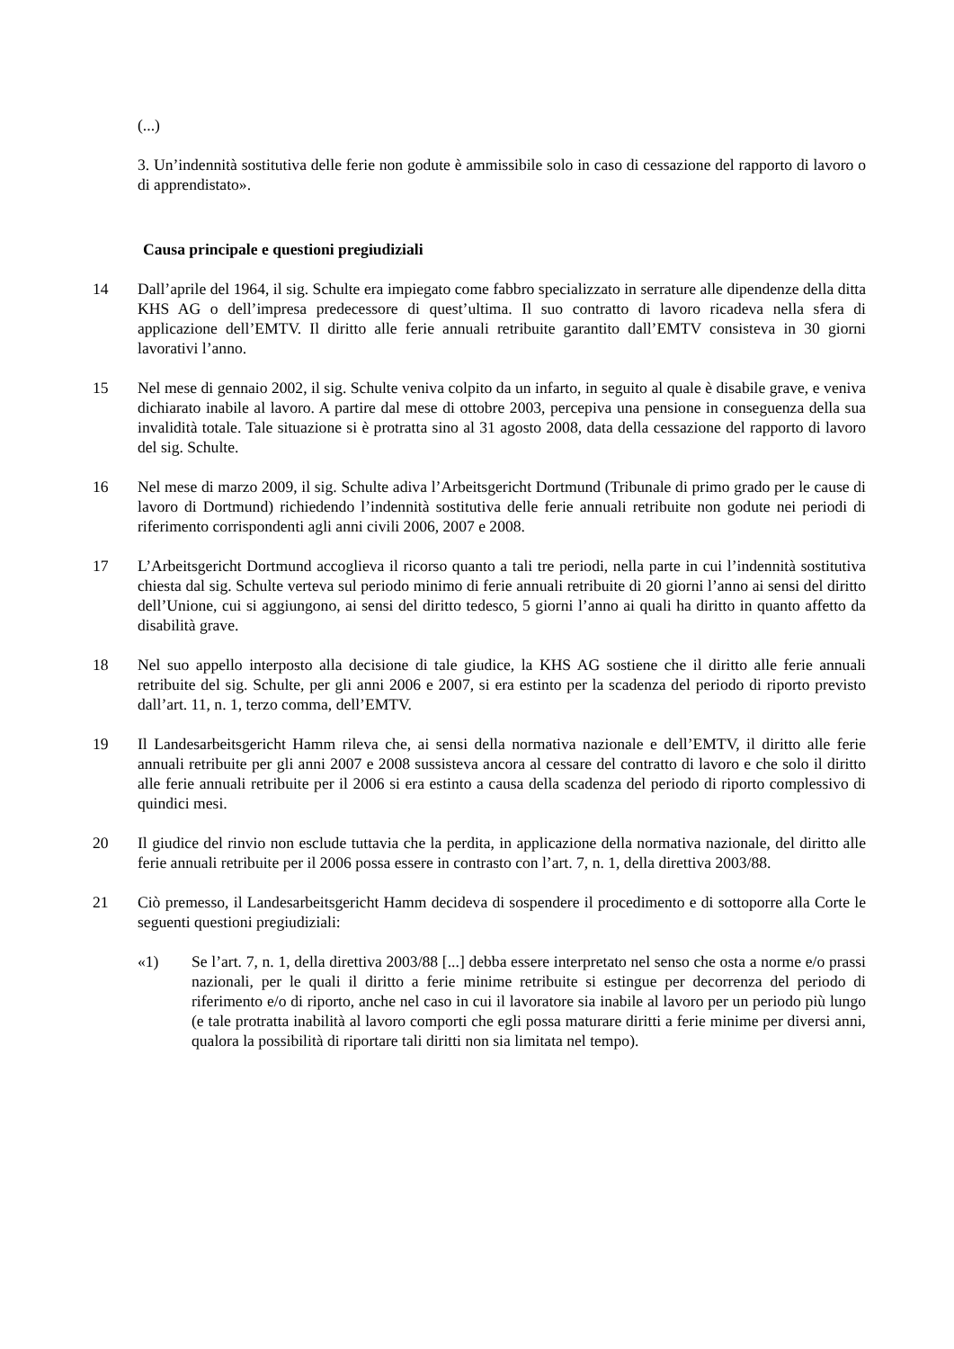(...)
3. Un’indennità sostitutiva delle ferie non godute è ammissibile solo in caso di cessazione del rapporto di lavoro o di apprendistato».
Causa principale e questioni pregiudiziali
14 Dall’aprile del 1964, il sig. Schulte era impiegato come fabbro specializzato in serrature alle dipendenze della ditta KHS AG o dell’impresa predecessore di quest’ultima. Il suo contratto di lavoro ricadeva nella sfera di applicazione dell’EMTV. Il diritto alle ferie annuali retribuite garantito dall’EMTV consisteva in 30 giorni lavorativi l’anno.
15 Nel mese di gennaio 2002, il sig. Schulte veniva colpito da un infarto, in seguito al quale è disabile grave, e veniva dichiarato inabile al lavoro. A partire dal mese di ottobre 2003, percepiva una pensione in conseguenza della sua invalidità totale. Tale situazione si è protratta sino al 31 agosto 2008, data della cessazione del rapporto di lavoro del sig. Schulte.
16 Nel mese di marzo 2009, il sig. Schulte adiva l’Arbeitsgericht Dortmund (Tribunale di primo grado per le cause di lavoro di Dortmund) richiedendo l’indennità sostitutiva delle ferie annuali retribuite non godute nei periodi di riferimento corrispondenti agli anni civili 2006, 2007 e 2008.
17 L’Arbeitsgericht Dortmund accoglieva il ricorso quanto a tali tre periodi, nella parte in cui l’indennità sostitutiva chiesta dal sig. Schulte verteva sul periodo minimo di ferie annuali retribuite di 20 giorni l’anno ai sensi del diritto dell’Unione, cui si aggiungono, ai sensi del diritto tedesco, 5 giorni l’anno ai quali ha diritto in quanto affetto da disabilità grave.
18 Nel suo appello interposto alla decisione di tale giudice, la KHS AG sostiene che il diritto alle ferie annuali retribuite del sig. Schulte, per gli anni 2006 e 2007, si era estinto per la scadenza del periodo di riporto previsto dall’art. 11, n. 1, terzo comma, dell’EMTV.
19 Il Landesarbeitsgericht Hamm rileva che, ai sensi della normativa nazionale e dell’EMTV, il diritto alle ferie annuali retribuite per gli anni 2007 e 2008 sussisteva ancora al cessare del contratto di lavoro e che solo il diritto alle ferie annuali retribuite per il 2006 si era estinto a causa della scadenza del periodo di riporto complessivo di quindici mesi.
20 Il giudice del rinvio non esclude tuttavia che la perdita, in applicazione della normativa nazionale, del diritto alle ferie annuali retribuite per il 2006 possa essere in contrasto con l’art. 7, n. 1, della direttiva 2003/88.
21 Ciò premesso, il Landesarbeitsgericht Hamm decideva di sospendere il procedimento e di sottoporre alla Corte le seguenti questioni pregiudiziali:
«1) Se l’art. 7, n. 1, della direttiva 2003/88 [...] debba essere interpretato nel senso che osta a norme e/o prassi nazionali, per le quali il diritto a ferie minime retribuite si estingue per decorrenza del periodo di riferimento e/o di riporto, anche nel caso in cui il lavoratore sia inabile al lavoro per un periodo più lungo (e tale protratta inabilità al lavoro comporti che egli possa maturare diritti a ferie minime per diversi anni, qualora la possibilità di riportare tali diritti non sia limitata nel tempo).